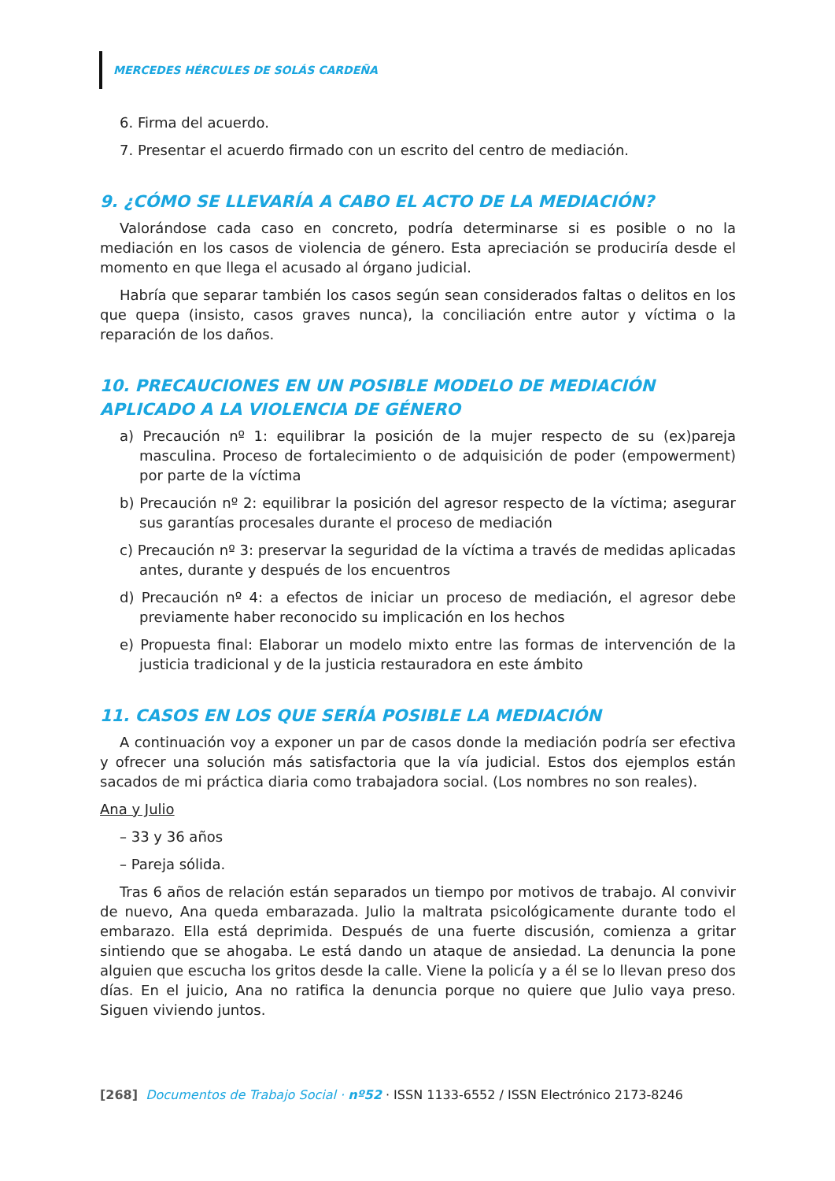MERCEDES HÉRCULES DE SOLÁS CARDEÑA
6. Firma del acuerdo.
7. Presentar el acuerdo firmado con un escrito del centro de mediación.
9. ¿CÓMO SE LLEVARÍA A CABO EL ACTO DE LA MEDIACIÓN?
Valorándose cada caso en concreto, podría determinarse si es posible o no la mediación en los casos de violencia de género. Esta apreciación se produciría desde el momento en que llega el acusado al órgano judicial.
Habría que separar también los casos según sean considerados faltas o delitos en los que quepa (insisto, casos graves nunca), la conciliación entre autor y víctima o la reparación de los daños.
10. PRECAUCIONES EN UN POSIBLE MODELO DE MEDIACIÓN APLICADO A LA VIOLENCIA DE GÉNERO
a) Precaución nº 1: equilibrar la posición de la mujer respecto de su (ex)pareja masculina. Proceso de fortalecimiento o de adquisición de poder (empowerment) por parte de la víctima
b) Precaución nº 2: equilibrar la posición del agresor respecto de la víctima; asegurar sus garantías procesales durante el proceso de mediación
c) Precaución nº 3: preservar la seguridad de la víctima a través de medidas aplicadas antes, durante y después de los encuentros
d) Precaución nº 4: a efectos de iniciar un proceso de mediación, el agresor debe previamente haber reconocido su implicación en los hechos
e) Propuesta final: Elaborar un modelo mixto entre las formas de intervención de la justicia tradicional y de la justicia restauradora en este ámbito
11. CASOS EN LOS QUE SERÍA POSIBLE LA MEDIACIÓN
A continuación voy a exponer un par de casos donde la mediación podría ser efectiva y ofrecer una solución más satisfactoria que la vía judicial. Estos dos ejemplos están sacados de mi práctica diaria como trabajadora social. (Los nombres no son reales).
Ana y Julio
– 33 y 36 años
– Pareja sólida.
Tras 6 años de relación están separados un tiempo por motivos de trabajo. Al convivir de nuevo, Ana queda embarazada. Julio la maltrata psicológicamente durante todo el embarazo. Ella está deprimida. Después de una fuerte discusión, comienza a gritar sintiendo que se ahogaba. Le está dando un ataque de ansiedad. La denuncia la pone alguien que escucha los gritos desde la calle. Viene la policía y a él se lo llevan preso dos días. En el juicio, Ana no ratifica la denuncia porque no quiere que Julio vaya preso. Siguen viviendo juntos.
[268] Documentos de Trabajo Social · nº52 · ISSN 1133-6552 / ISSN Electrónico 2173-8246